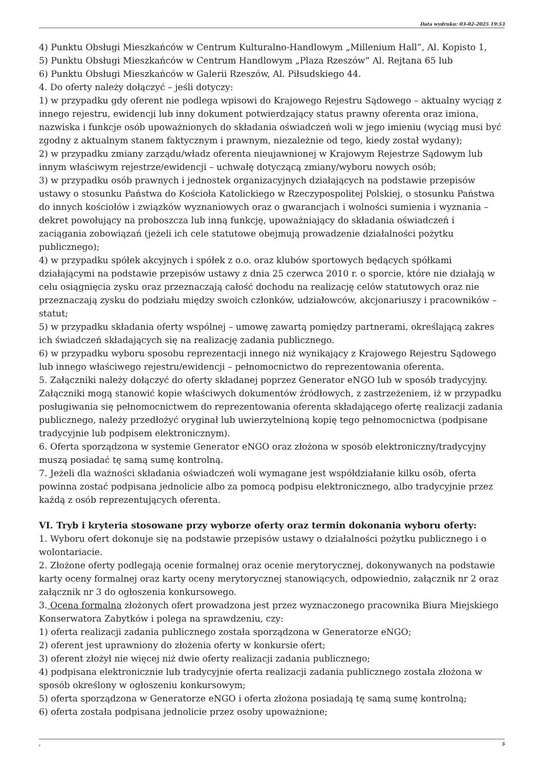Data wydruku: 03-02-2025 19:53
4) Punktu Obsługi Mieszkańców w Centrum Kulturalno-Handlowym „Millenium Hall”, Al. Kopisto 1,
5) Punktu Obsługi Mieszkańców w Centrum Handlowym „Plaza Rzeszów” Al. Rejtana 65 lub
6) Punktu Obsługi Mieszkańców w Galerii Rzeszów, Al. Piłsudskiego 44.
4. Do oferty należy dołączyć – jeśli dotyczy:
1) w przypadku gdy oferent nie podlega wpisowi do Krajowego Rejestru Sądowego – aktualny wyciąg z innego rejestru, ewidencji lub inny dokument potwierdzający status prawny oferenta oraz imiona, nazwiska i funkcje osób upoważnionych do składania oświadczeń woli w jego imieniu (wyciąg musi być zgodny z aktualnym stanem faktycznym i prawnym, niezależnie od tego, kiedy został wydany);
2) w przypadku zmiany zarządu/władz oferenta nieujawnionej w Krajowym Rejestrze Sądowym lub innym właściwym rejestrze/ewidencji – uchwałę dotyczącą zmiany/wyboru nowych osób;
3) w przypadku osób prawnych i jednostek organizacyjnych działających na podstawie przepisów ustawy o stosunku Państwa do Kościoła Katolickiego w Rzeczypospolitej Polskiej, o stosunku Państwa do innych kościołów i związków wyznaniowych oraz o gwarancjach i wolności sumienia i wyznania – dekret powołujący na proboszcza lub inną funkcję, upoważniający do składania oświadczeń i zaciągania zobowiązań (jeżeli ich cele statutowe obejmują prowadzenie działalności pożytku publicznego);
4) w przypadku spółek akcyjnych i spółek z o.o. oraz klubów sportowych będących spółkami działającymi na podstawie przepisów ustawy z dnia 25 czerwca 2010 r. o sporcie, które nie działają w celu osiągnięcia zysku oraz przeznaczają całość dochodu na realizację celów statutowych oraz nie przeznaczają zysku do podziału między swoich członków, udziałowców, akcjonariuszy i pracowników – statut;
5) w przypadku składania oferty wspólnej – umowę zawartą pomiędzy partnerami, określającą zakres ich świadczeń składających się na realizację zadania publicznego.
6) w przypadku wyboru sposobu reprezentacji innego niż wynikający z Krajowego Rejestru Sądowego lub innego właściwego rejestru/ewidencji – pełnomocnictwo do reprezentowania oferenta.
5. Załączniki należy dołączyć do oferty składanej poprzez Generator eNGO lub w sposób tradycyjny. Załączniki mogą stanowić kopie właściwych dokumentów źródłowych, z zastrzeżeniem, iż w przypadku posługiwania się pełnomocnictwem do reprezentowania oferenta składającego ofertę realizacji zadania publicznego, należy przedłożyć oryginał lub uwierzytelnioną kopię tego pełnomocnictwa (podpisane tradycyjnie lub podpisem elektronicznym).
6. Oferta sporządzona w systemie Generator eNGO oraz złożona w sposób elektroniczny/tradycyjny muszą posiadać tę samą sumę kontrolną.
7. Jeżeli dla ważności składania oświadczeń woli wymagane jest współdziałanie kilku osób, oferta powinna zostać podpisana jednolicie albo za pomocą podpisu elektronicznego, albo tradycyjnie przez każdą z osób reprezentujących oferenta.
VI. Tryb i kryteria stosowane przy wyborze oferty oraz termin dokonania wyboru oferty:
1. Wyboru ofert dokonuje się na podstawie przepisów ustawy o działalności pożytku publicznego i o wolontariacie.
2. Złożone oferty podlegają ocenie formalnej oraz ocenie merytorycznej, dokonywanych na podstawie karty oceny formalnej oraz karty oceny merytorycznej stanowiących, odpowiednio, załącznik nr 2 oraz załącznik nr 3 do ogłoszenia konkursowego.
3. Ocena formalna złożonych ofert prowadzona jest przez wyznaczonego pracownika Biura Miejskiego Konserwatora Zabytków i polega na sprawdzeniu, czy:
1) oferta realizacji zadania publicznego została sporządzona w Generatorze eNGO;
2) oferent jest uprawniony do złożenia oferty w konkursie ofert;
3) oferent złożył nie więcej niż dwie oferty realizacji zadania publicznego;
4) podpisana elektronicznie lub tradycyjnie oferta realizacji zadania publicznego została złożona w sposób określony w ogłoszeniu konkursowym;
5) oferta sporządzona w Generatorze eNGO i oferta złożona posiadają tę samą sumę kontrolną;
6) oferta została podpisana jednolicie przez osoby upoważnione;
, 5